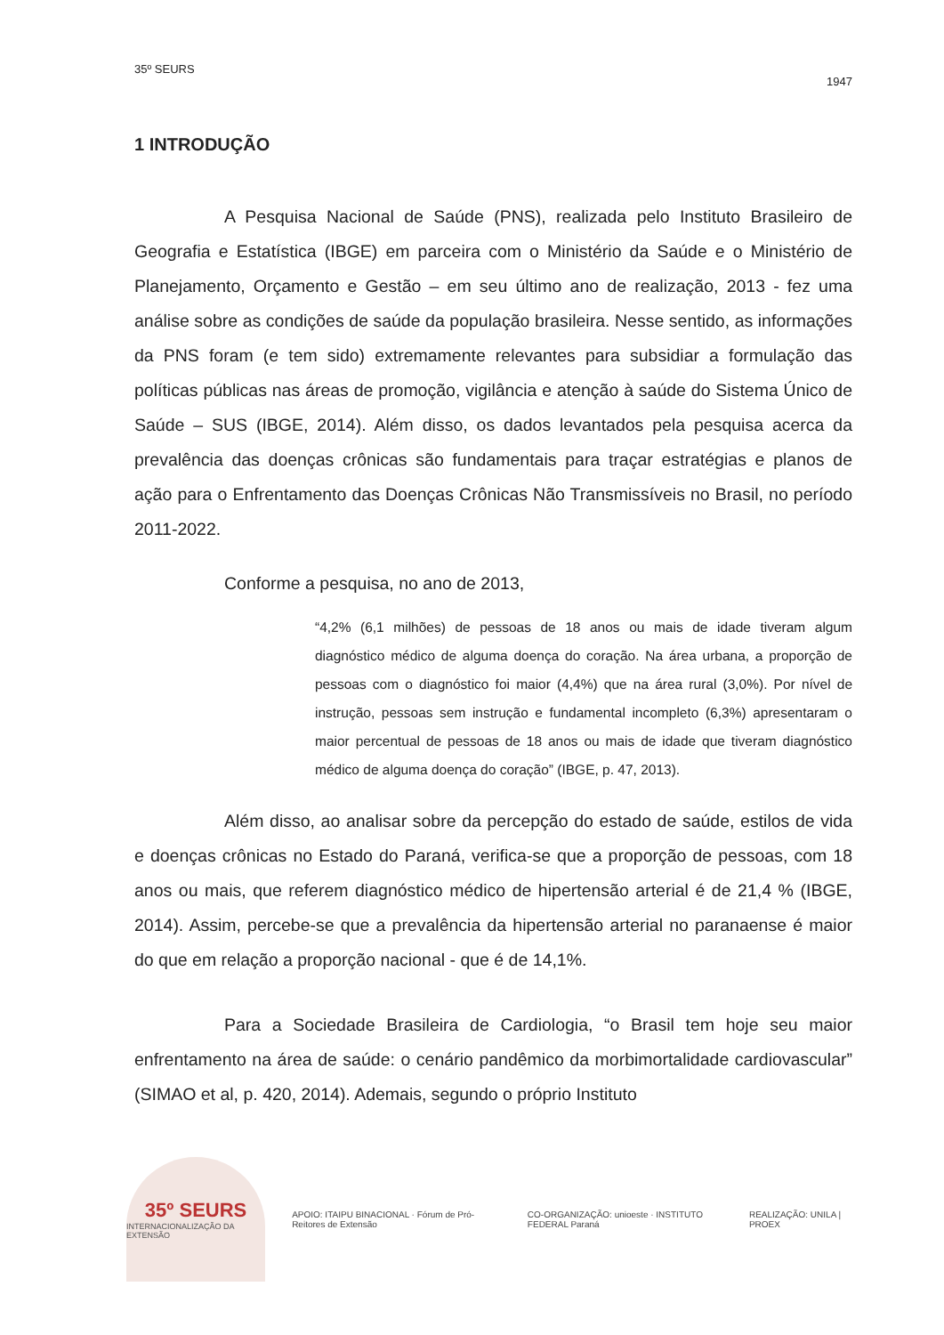35º SEURS
1947
1 INTRODUÇÃO
A Pesquisa Nacional de Saúde (PNS), realizada pelo Instituto Brasileiro de Geografia e Estatística (IBGE) em parceira com o Ministério da Saúde e o Ministério de Planejamento, Orçamento e Gestão – em seu último ano de realização, 2013 - fez uma análise sobre as condições de saúde da população brasileira. Nesse sentido, as informações da PNS foram (e tem sido) extremamente relevantes para subsidiar a formulação das políticas públicas nas áreas de promoção, vigilância e atenção à saúde do Sistema Único de Saúde – SUS (IBGE, 2014). Além disso, os dados levantados pela pesquisa acerca da prevalência das doenças crônicas são fundamentais para traçar estratégias e planos de ação para o Enfrentamento das Doenças Crônicas Não Transmissíveis no Brasil, no período 2011-2022.
Conforme a pesquisa, no ano de 2013,
“4,2% (6,1 milhões) de pessoas de 18 anos ou mais de idade tiveram algum diagnóstico médico de alguma doença do coração. Na área urbana, a proporção de pessoas com o diagnóstico foi maior (4,4%) que na área rural (3,0%). Por nível de instrução, pessoas sem instrução e fundamental incompleto (6,3%) apresentaram o maior percentual de pessoas de 18 anos ou mais de idade que tiveram diagnóstico médico de alguma doença do coração” (IBGE, p. 47, 2013).
Além disso, ao analisar sobre da percepção do estado de saúde, estilos de vida e doenças crônicas no Estado do Paraná, verifica-se que a proporção de pessoas, com 18 anos ou mais, que referem diagnóstico médico de hipertensão arterial é de 21,4 % (IBGE, 2014). Assim, percebe-se que a prevalência da hipertensão arterial no paranaense é maior do que em relação a proporção nacional - que é de 14,1%.
Para a Sociedade Brasileira de Cardiologia, “o Brasil tem hoje seu maior enfrentamento na área de saúde: o cenário pandêmico da morbimortalidade cardiovascular” (SIMAO et al, p. 420, 2014). Ademais, segundo o próprio Instituto
35º SEURS
INTERNACIONALIZAÇÃO DA EXTENSÃO
APOIO: ITAIPU BINACIONAL · Fórum de Pró-Reitores de Extensão
CO-ORGANIZAÇÃO: unioeste · INSTITUTO FEDERAL Paraná
REALIZAÇÃO: UNILA | PROEX